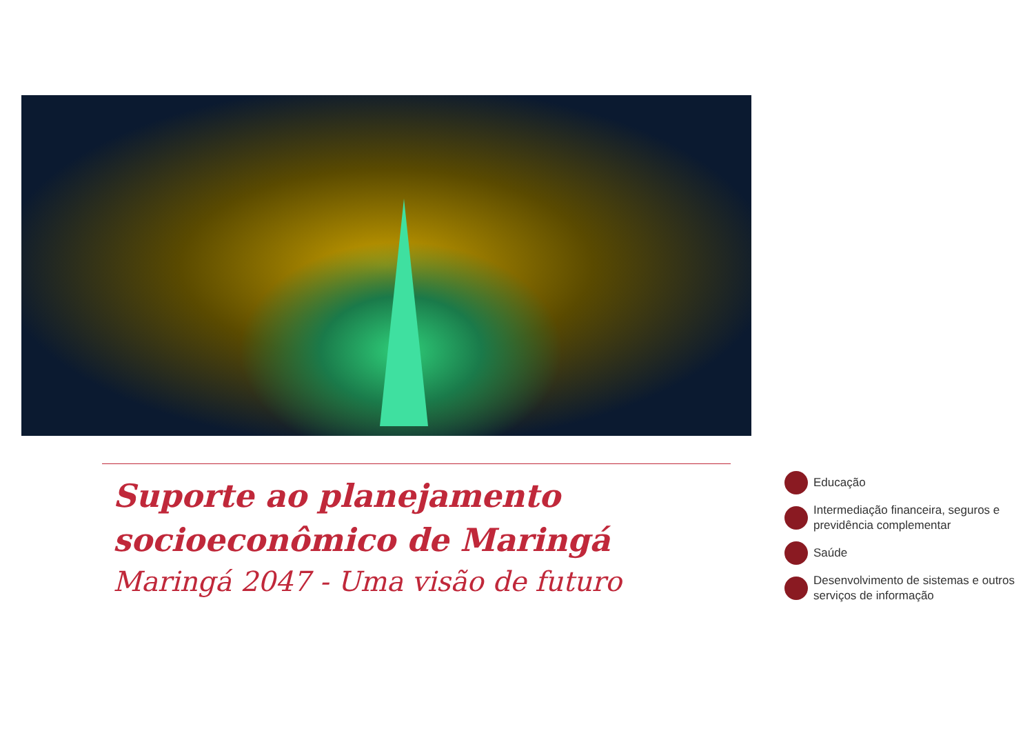Suporte ao planejamento
socioeconômico de Maringá
Maringá 2047 - Uma visão de futuro
Educação
Intermediação financeira, seguros e previdência complementar
Saúde
Desenvolvimento de sistemas e outros serviços de informação